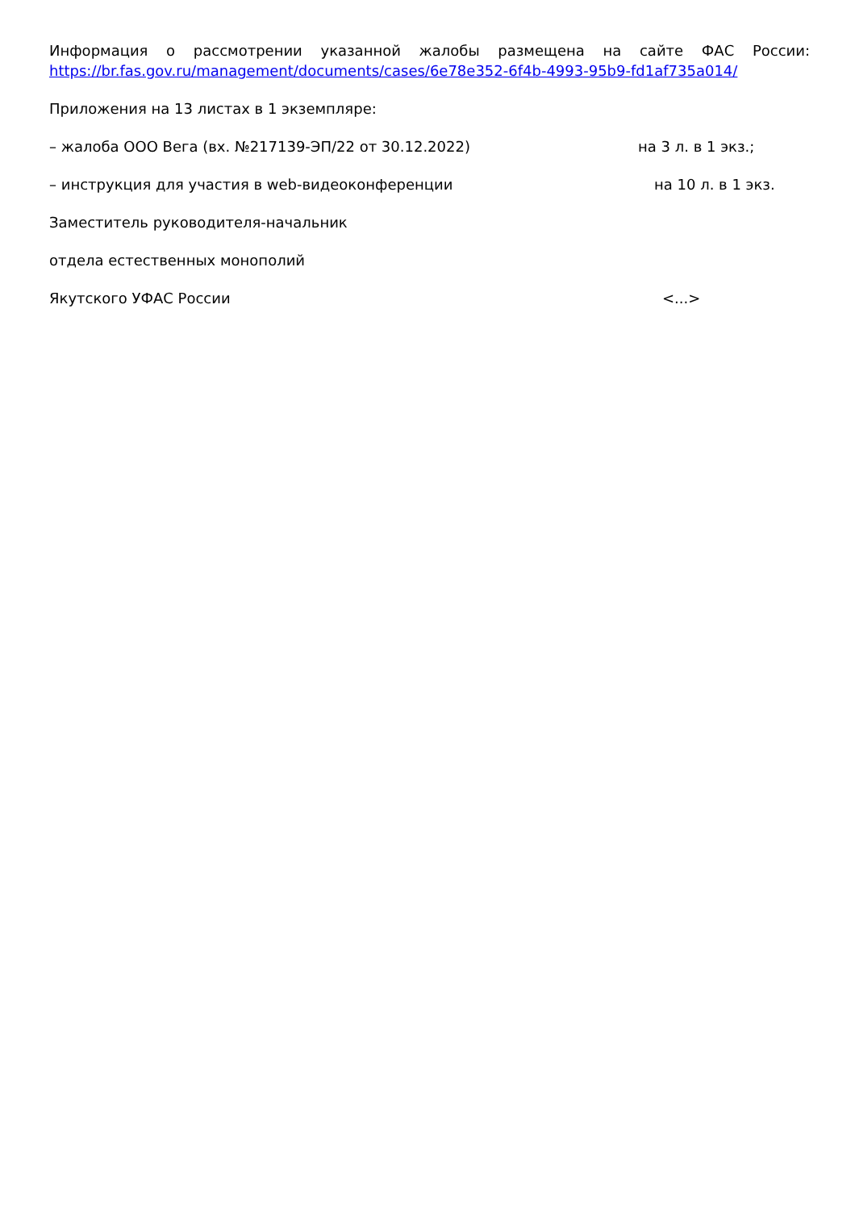Информация о рассмотрении указанной жалобы размещена на сайте ФАС России: https://br.fas.gov.ru/management/documents/cases/6e78e352-6f4b-4993-95b9-fd1af735a014/
Приложения на 13 листах в 1 экземпляре:
– жалоба ООО Вега (вх. №217139-ЭП/22 от 30.12.2022) на 3 л. в 1 экз.;
– инструкция для участия в web-видеоконференции на 10 л. в 1 экз.
Заместитель руководителя-начальник
отдела естественных монополий
Якутского УФАС России <...>